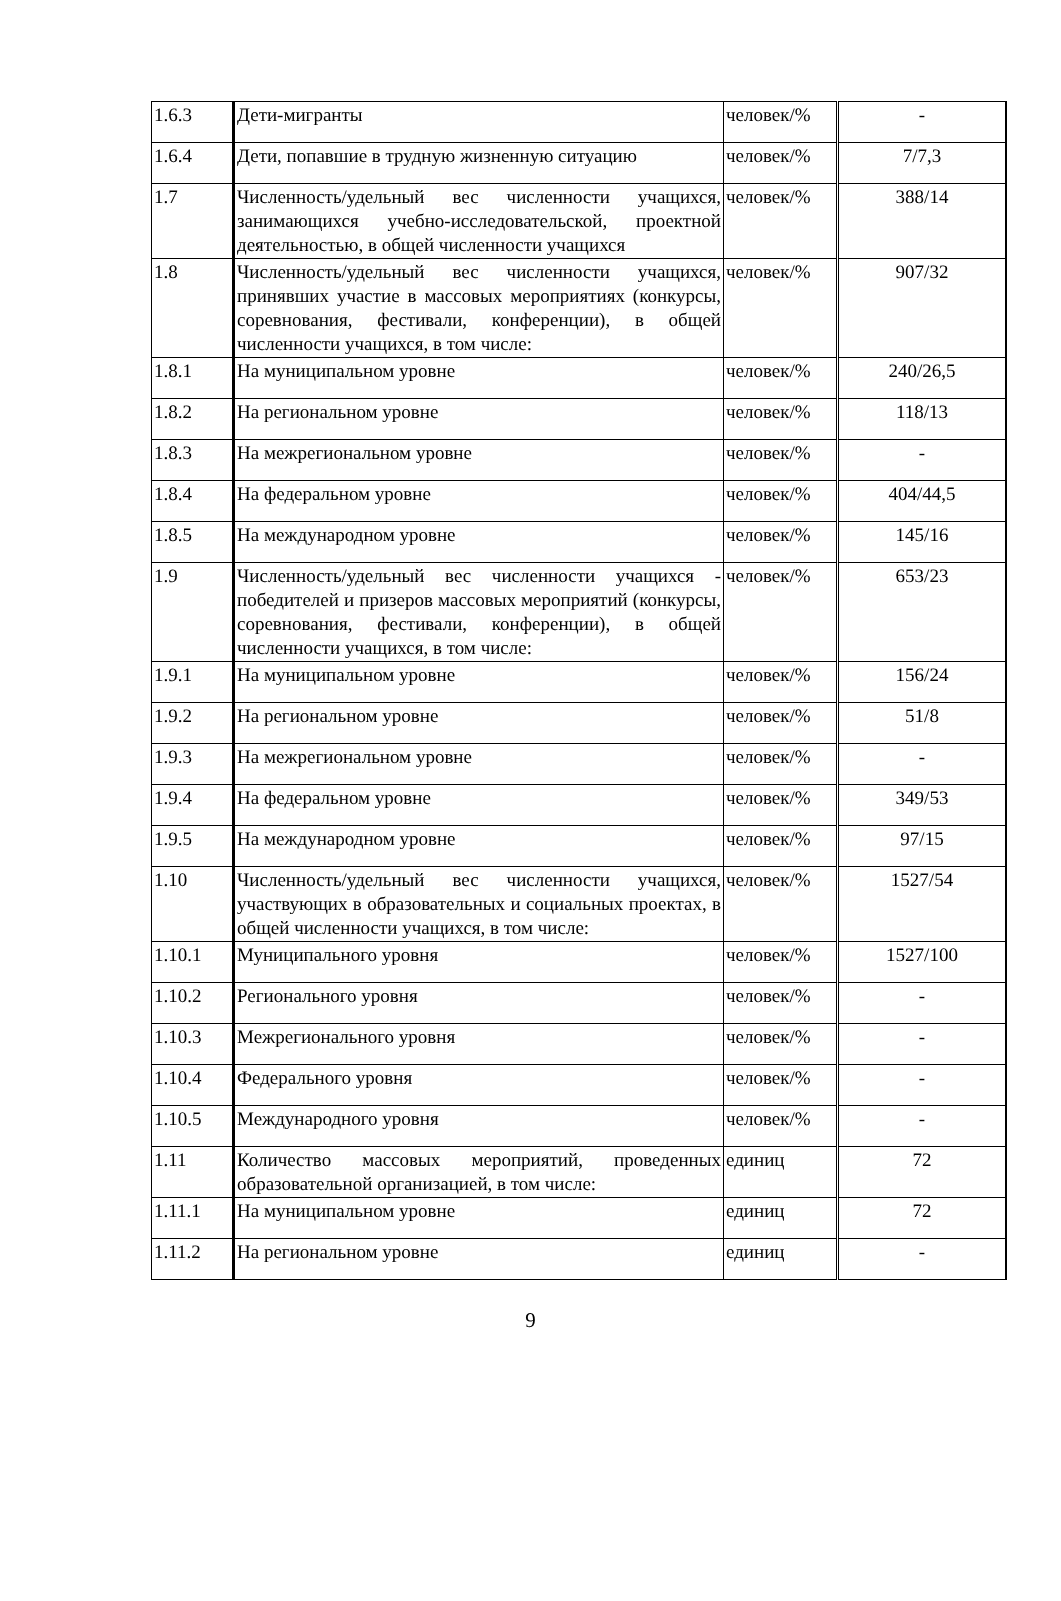| 1.6.3 | Дети-мигранты | человек/% | - |
| 1.6.4 | Дети, попавшие в трудную жизненную ситуацию | человек/% | 7/7,3 |
| 1.7 | Численность/удельный вес численности учащихся, занимающихся учебно-исследовательской, проектной деятельностью, в общей численности учащихся | человек/% | 388/14 |
| 1.8 | Численность/удельный вес численности учащихся, принявших участие в массовых мероприятиях (конкурсы, соревнования, фестивали, конференции), в общей численности учащихся, в том числе: | человек/% | 907/32 |
| 1.8.1 | На муниципальном уровне | человек/% | 240/26,5 |
| 1.8.2 | На региональном уровне | человек/% | 118/13 |
| 1.8.3 | На межрегиональном уровне | человек/% | - |
| 1.8.4 | На федеральном уровне | человек/% | 404/44,5 |
| 1.8.5 | На международном уровне | человек/% | 145/16 |
| 1.9 | Численность/удельный вес численности учащихся - победителей и призеров массовых мероприятий (конкурсы, соревнования, фестивали, конференции), в общей численности учащихся, в том числе: | человек/% | 653/23 |
| 1.9.1 | На муниципальном уровне | человек/% | 156/24 |
| 1.9.2 | На региональном уровне | человек/% | 51/8 |
| 1.9.3 | На межрегиональном уровне | человек/% | - |
| 1.9.4 | На федеральном уровне | человек/% | 349/53 |
| 1.9.5 | На международном уровне | человек/% | 97/15 |
| 1.10 | Численность/удельный вес численности учащихся, участвующих в образовательных и социальных проектах, в общей численности учащихся, в том числе: | человек/% | 1527/54 |
| 1.10.1 | Муниципального уровня | человек/% | 1527/100 |
| 1.10.2 | Регионального уровня | человек/% | - |
| 1.10.3 | Межрегионального уровня | человек/% | - |
| 1.10.4 | Федерального уровня | человек/% | - |
| 1.10.5 | Международного уровня | человек/% | - |
| 1.11 | Количество массовых мероприятий, проведенных образовательной организацией, в том числе: | единиц | 72 |
| 1.11.1 | На муниципальном уровне | единиц | 72 |
| 1.11.2 | На региональном уровне | единиц | - |
9